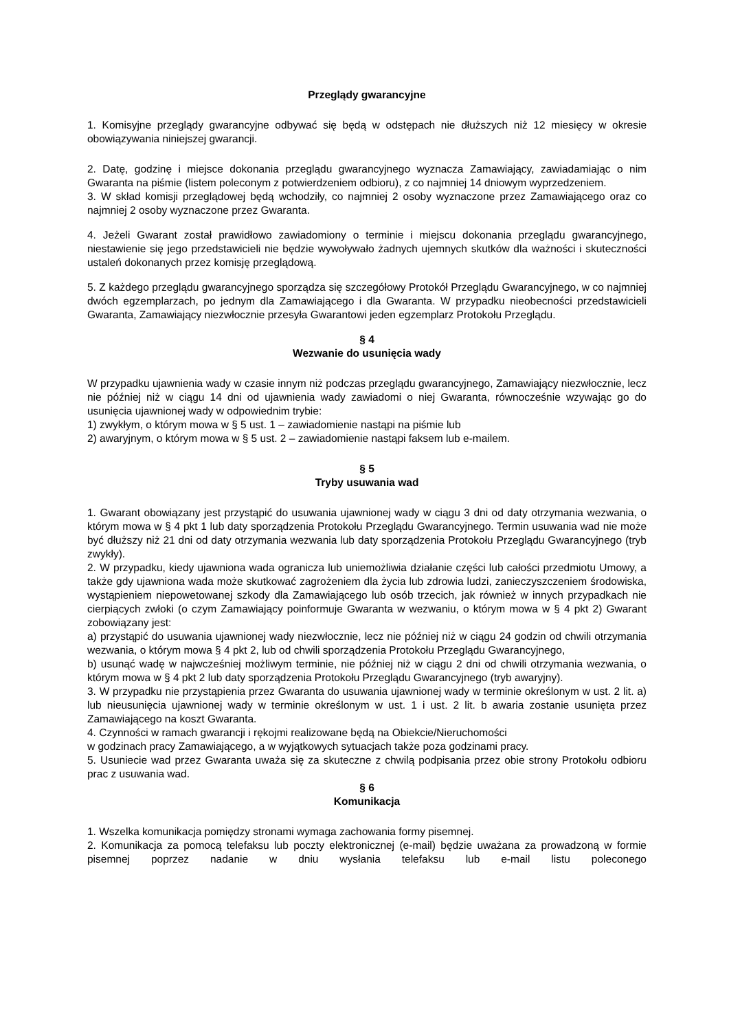Przeglądy gwarancyjne
1. Komisyjne przeglądy gwarancyjne odbywać się będą w odstępach nie dłuższych niż 12 miesięcy w okresie obowiązywania niniejszej gwarancji.
2. Datę, godzinę i miejsce dokonania przeglądu gwarancyjnego wyznacza Zamawiający, zawiadamiając o nim Gwaranta na piśmie (listem poleconym z potwierdzeniem odbioru), z co najmniej 14 dniowym wyprzedzeniem.
3. W skład komisji przeglądowej będą wchodziły, co najmniej 2 osoby wyznaczone przez Zamawiającego oraz co najmniej 2 osoby wyznaczone przez Gwaranta.
4. Jeżeli Gwarant został prawidłowo zawiadomiony o terminie i miejscu dokonania przeglądu gwarancyjnego, niestawienie się jego przedstawicieli nie będzie wywoływało żadnych ujemnych skutków dla ważności i skuteczności ustaleń dokonanych przez komisję przeglądową.
5. Z każdego przeglądu gwarancyjnego sporządza się szczegółowy Protokół Przeglądu Gwarancyjnego, w co najmniej dwóch egzemplarzach, po jednym dla Zamawiającego i dla Gwaranta. W przypadku nieobecności przedstawicieli Gwaranta, Zamawiający niezwłocznie przesyła Gwarantowi jeden egzemplarz Protokołu Przeglądu.
§ 4
Wezwanie do usunięcia wady
W przypadku ujawnienia wady w czasie innym niż podczas przeglądu gwarancyjnego, Zamawiający niezwłocznie, lecz nie później niż w ciągu 14 dni od ujawnienia wady zawiadomi o niej Gwaranta, równocześnie wzywając go do usunięcia ujawnionej wady w odpowiednim trybie:
1) zwykłym, o którym mowa w § 5 ust. 1 – zawiadomienie nastąpi na piśmie lub
2) awaryjnym, o którym mowa w § 5 ust. 2 – zawiadomienie nastąpi faksem lub e-mailem.
§ 5
Tryby usuwania wad
1. Gwarant obowiązany jest przystąpić do usuwania ujawnionej wady w ciągu 3 dni od daty otrzymania wezwania, o którym mowa w § 4 pkt 1 lub daty sporządzenia Protokołu Przeglądu Gwarancyjnego. Termin usuwania wad nie może być dłuższy niż 21 dni od daty otrzymania wezwania lub daty sporządzenia Protokołu Przeglądu Gwarancyjnego (tryb zwykły).
2. W przypadku, kiedy ujawniona wada ogranicza lub uniemożliwia działanie części lub całości przedmiotu Umowy, a także gdy ujawniona wada może skutkować zagrożeniem dla życia lub zdrowia ludzi, zanieczyszczeniem środowiska, wystąpieniem niepowetowanej szkody dla Zamawiającego lub osób trzecich, jak również w innych przypadkach nie cierpiących zwłoki (o czym Zamawiający poinformuje Gwaranta w wezwaniu, o którym mowa w § 4 pkt 2) Gwarant zobowiązany jest:
a) przystąpić do usuwania ujawnionej wady niezwłocznie, lecz nie później niż w ciągu 24 godzin od chwili otrzymania wezwania, o którym mowa § 4 pkt 2, lub od chwili sporządzenia Protokołu Przeglądu Gwarancyjnego,
b) usunąć wadę w najwcześniej możliwym terminie, nie później niż w ciągu 2 dni od chwili otrzymania wezwania, o którym mowa w § 4 pkt 2 lub daty sporządzenia Protokołu Przeglądu Gwarancyjnego (tryb awaryjny).
3. W przypadku nie przystąpienia przez Gwaranta do usuwania ujawnionej wady w terminie określonym w ust. 2 lit. a) lub nieusunięcia ujawnionej wady w terminie określonym w ust. 1 i ust. 2 lit. b awaria zostanie usunięta przez Zamawiającego na koszt Gwaranta.
4. Czynności w ramach gwarancji i rękojmi realizowane będą na Obiekcie/Nieruchomości
w godzinach pracy Zamawiającego, a w wyjątkowych sytuacjach także poza godzinami pracy.
5. Usuniecie wad przez Gwaranta uważa się za skuteczne z chwilą podpisania przez obie strony Protokołu odbioru prac z usuwania wad.
§ 6
Komunikacja
1. Wszelka komunikacja pomiędzy stronami wymaga zachowania formy pisemnej.
2. Komunikacja za pomocą telefaksu lub poczty elektronicznej (e-mail) będzie uważana za prowadzoną w formie pisemnej poprzez nadanie w dniu wysłania telefaksu lub e-mail listu poleconego